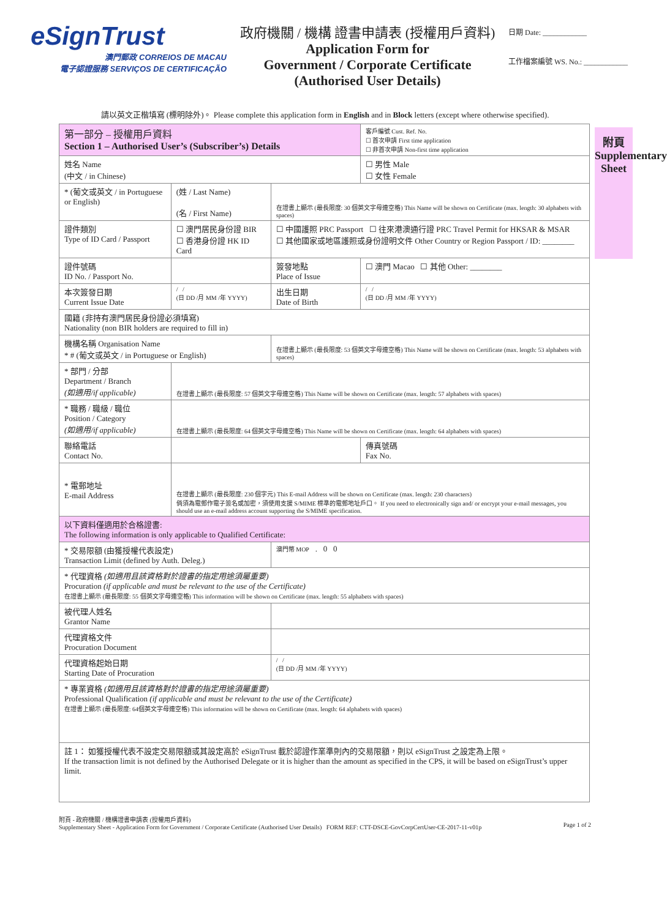eSignTrust
澳門郵政 CORREIOS DE MACAU
電子認證服務 SERVIÇOS DE CERTIFICAÇÃO
政府機關 / 機構 證書申請表 (授權用戶資料)
Application Form for
Government / Corporate Certificate
(Authorised User Details)
日期 Date: ____________
工作檔案編號 WS. No.: ____________
請以英文正楷填寫 (標明除外)。 Please complete this application form in English and in Block letters (except where otherwise specified).
附頁
Supplementary Sheet
| 第一部分 – 授權用戶資料 Section 1 – Authorised User’s (Subscriber’s) Details | | | 客戶編號 Cust. Ref. No. ☐ 首次申請 First time application ☐ 非首次申請 Non-first time application |
| 姓名 Name (中文 / in Chinese) | | | ☐ 男性 Male ☐ 女性 Female |
| * (葡文或英文 / in Portuguese or English) | (姓 / Last Name) (名 / First Name) | 在證書上顯示 (最長限度: 30 個英文字母連空格) This Name will be shown on Certificate (max. length: 30 alphabets with spaces) | |
| 證件類別 Type of ID Card / Passport | ☐ 澳門居民身份證 BIR ☐ 香港身份證 HK ID Card | ☐ 中國護照 PRC Passport ☐ 往來港澳通行證 PRC Travel Permit for HKSAR & MSAR ☐ 其他國家或地區護照或身份證明文件 Other Country or Region Passport / ID: ________ | |
| 證件號碼 ID No. / Passport No. | | 簽發地點 Place of Issue | ☐ 澳門 Macao ☐ 其他 Other: ________ |
| 本次簽發日期 Current Issue Date | / / (日 DD /月 MM /年 YYYY) | 出生日期 Date of Birth | / / (日 DD /月 MM /年 YYYY) |
| 國籍 (非持有澳門居民身份證必須填寫) Nationality (non BIR holders are required to fill in) | | | |
| 機構名稱 Organisation Name * # (葡文或英文 / in Portuguese or English) | | 在證書上顯示 (最長限度: 53 個英文字母連空格) This Name will be shown on Certificate (max. length: 53 alphabets with spaces) | |
| * 部門 / 分部 Department / Branch (如適用/if applicable) | 在證書上顯示 (最長限度: 57 個英文字母連空格) This Name will be shown on Certificate (max. length: 57 alphabets with spaces) | | |
| * 職務 / 職級 / 職位 Position / Category (如適用/if applicable) | 在證書上顯示 (最長限度: 64 個英文字母連空格) This Name will be shown on Certificate (max. length: 64 alphabets with spaces) | | |
| 聯絡電話 Contact No. | | | 傳真號碼 Fax No. |
| * 電郵地址 E-mail Address | 在證書上顯示 (最長限度: 230 個字元) This E-mail Address will be shown on Certificate (max. length: 230 characters) 倘須為電郵作電子簽名或加密，須使用支援 S/MIME 標準的電郵地址戶口。 If you need to electronically sign and/ or encrypt your e-mail messages, you should use an e-mail address account supporting the S/MIME specification. | | |
| 以下資料僅適用於合格證書: The following information is only applicable to Qualified Certificate: | | | |
| * 交易限額 (由獲授權代表設定) Transaction Limit (defined by Auth. Deleg.) | | 澳門幣 MOP . 0 0 | |
| * 代理資格 (如適用且該資格對於證書的指定用途須屬重要) Procuration (if applicable and must be relevant to the use of the Certificate) 在證書上顯示 (最長限度: 55 個英文字母連空格) This information will be shown on Certificate (max. length: 55 alphabets with spaces) | | | |
| 被代理人姓名 Grantor Name | | | |
| 代理資格文件 Procuration Document | | | |
| 代理資格起始日期 Starting Date of Procuration | | / / (日 DD /月 MM /年 YYYY) | |
| * 專業資格 (如適用且該資格對於證書的指定用途須屬重要) Professional Qualification (if applicable and must be relevant to the use of the Certificate) 在證書上顯示 (最長限度: 64個英文字母連空格) This information will be shown on Certificate (max. length: 64 alphabets with spaces) | | | |
| 註 1： 如獲授權代表不設定交易限額或其設定高於 eSignTrust 載於認證作業準則內的交易限額，則以 eSignTrust 之設定為上限。 If the transaction limit is not defined by the Authorised Delegate or it is higher than the amount as specified in the CPS, it will be based on eSignTrust’s upper limit. | | | |
附頁 - 政府機關 / 機構證書申請表 (授權用戶資料)
Supplementary Sheet - Application Form for Government / Corporate Certificate (Authorised User Details) FORM REF: CTT-DSCE-GovCorpCertUser-CE-2017-11-v01p
Page 1 of 2